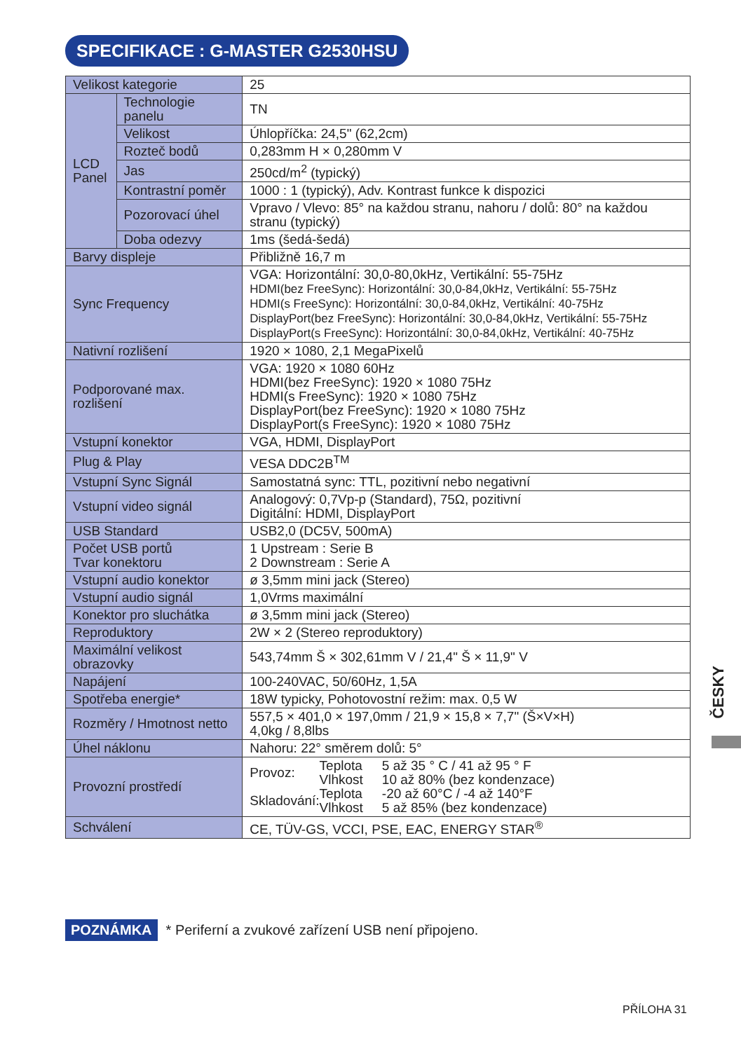SPECIFIKACE : G-MASTER G2530HSU
| Velikost kategorie | | 25 |
| LCD Panel | Technologie panelu | TN |
| | Velikost | Úhlopříčka: 24,5" (62,2cm) |
| | Rozteč bodů | 0,283mm H × 0,280mm V |
| | Jas | 250cd/m<sup>2</sup> (typický) |
| | Kontrastní poměr | 1000 : 1 (typický), Adv. Kontrast funkce k dispozici |
| | Pozorovací úhel | Vpravo / Vlevo: 85° na každou stranu, nahoru / dolů: 80° na každou stranu (typický) |
| | Doba odezvy | 1ms (šedá-šedá) |
| Barvy displeje | | Přibližně 16,7 m |
| Sync Frequency | | VGA: Horizontální: 30,0-80,0kHz, Vertikální: 55-75Hz HDMI(bez FreeSync): Horizontální: 30,0-84,0kHz, Vertikální: 55-75Hz HDMI(s FreeSync): Horizontální: 30,0-84,0kHz, Vertikální: 40-75Hz DisplayPort(bez FreeSync): Horizontální: 30,0-84,0kHz, Vertikální: 55-75Hz DisplayPort(s FreeSync): Horizontální: 30,0-84,0kHz, Vertikální: 40-75Hz |
| Nativní rozlišení | | 1920 × 1080, 2,1 MegaPixelů |
| Podporované max. rozlišení | | VGA: 1920 × 1080 60Hz HDMI(bez FreeSync): 1920 × 1080 75Hz HDMI(s FreeSync): 1920 × 1080 75Hz DisplayPort(bez FreeSync): 1920 × 1080 75Hz DisplayPort(s FreeSync): 1920 × 1080 75Hz |
| Vstupní konektor | | VGA, HDMI, DisplayPort |
| Plug & Play | | VESA DDC2B<sup>TM</sup> |
| Vstupní Sync Signál | | Samostatná sync: TTL, pozitivní nebo negativní |
| Vstupní video signál | | Analogový: 0,7Vp-p (Standard), 75Ω, pozitivní Digitální: HDMI, DisplayPort |
| USB Standard | | USB2,0 (DC5V, 500mA) |
| Počet USB portů Tvar konektoru | | 1 Upstream : Serie B 2 Downstream : Serie A |
| Vstupní audio konektor | | ø 3,5mm mini jack (Stereo) |
| Vstupní audio signál | | 1,0Vrms maximální |
| Konektor pro sluchátka | | ø 3,5mm mini jack (Stereo) |
| Reproduktory | | 2W × 2 (Stereo reproduktory) |
| Maximální velikost obrazovky | | 543,74mm Š × 302,61mm V / 21,4" Š × 11,9" V |
| Napájení | | 100-240VAC, 50/60Hz, 1,5A |
| Spotřeba energie* | | 18W typicky, Pohotovostní režim: max. 0,5 W |
| Rozměry / Hmotnost netto | | 557,5 × 401,0 × 197,0mm / 21,9 × 15,8 × 7,7" (Š×V×H) 4,0kg / 8,8lbs |
| Úhel náklonu | | Nahoru: 22° směrem dolů: 5° |
| Provozní prostředí | | / Provoz: / Teplota / 5 až 35 ° C / 41 až 95 ° F / / / Vlhkost / 10 až 80% (bez kondenzace) / / Skladování: / Teplota / -20 až 60°C / -4 až 140°F / / / Vlhkost / 5 až 85% (bez kondenzace) / |
| Schválení | | CE, TÜV-GS, VCCI, PSE, EAC, ENERGY STAR<sup>®</sup> |
POZNÁMKA * Periferní a zvukové zařízení USB není připojeno.
ČESKY
PŘÍLOHA 31